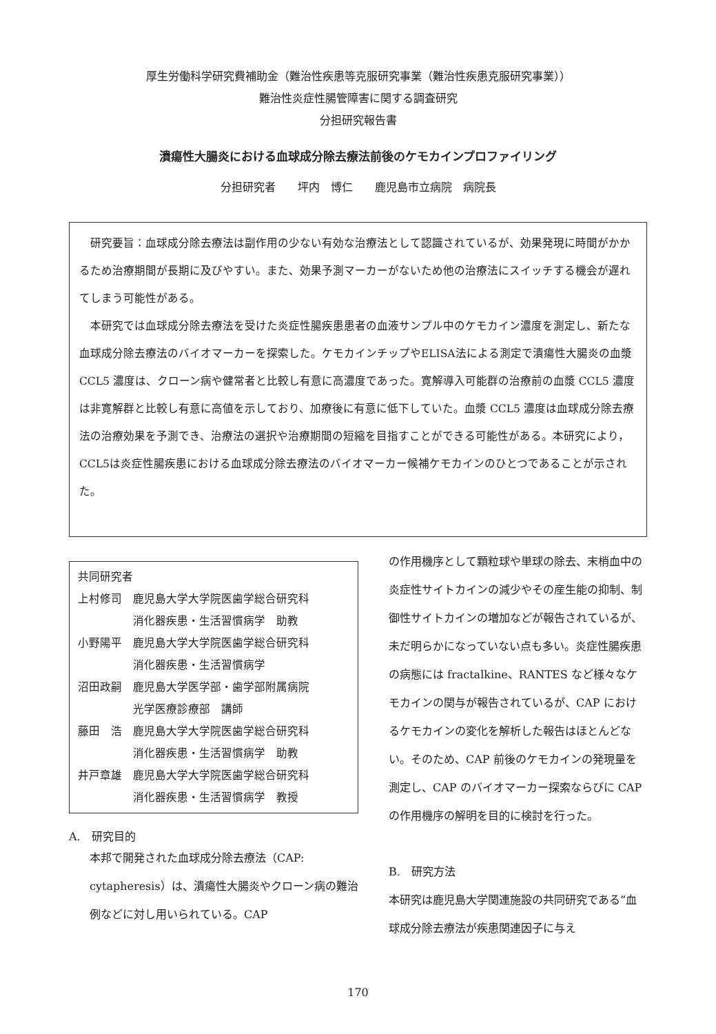厚生労働科学研究費補助金（難治性疾患等克服研究事業（難治性疾患克服研究事業））
難治性炎症性腸管障害に関する調査研究
分担研究報告書
潰瘍性大腸炎における血球成分除去療法前後のケモカインプロファイリング
分担研究者　　坪内　博仁　　鹿児島市立病院　病院長
研究要旨：血球成分除去療法は副作用の少ない有効な治療法として認識されているが、効果発現に時間がかかるため治療期間が長期に及びやすい。また、効果予測マーカーがないため他の治療法にスイッチする機会が遅れてしまう可能性がある。
本研究では血球成分除去療法を受けた炎症性腸疾患患者の血液サンプル中のケモカイン濃度を測定し、新たな血球成分除去療法のバイオマーカーを探索した。ケモカインチップやELISA法による測定で潰瘍性大腸炎の血漿 CCL5 濃度は、クローン病や健常者と比較し有意に高濃度であった。寛解導入可能群の治療前の血漿 CCL5 濃度は非寛解群と比較し有意に高値を示しており、加療後に有意に低下していた。血漿 CCL5 濃度は血球成分除去療法の治療効果を予測でき、治療法の選択や治療期間の短縮を目指すことができる可能性がある。本研究により，CCL5は炎症性腸疾患における血球成分除去療法のバイオマーカー候補ケモカインのひとつであることが示された。
共同研究者
| 上村修司 | 鹿児島大学大学院医歯学総合研究科 消化器疾患・生活習慣病学 助教 |
| 小野陽平 | 鹿児島大学大学院医歯学総合研究科 消化器疾患・生活習慣病学 |
| 沼田政嗣 | 鹿児島大学医学部・歯学部附属病院 光学医療診療部 講師 |
| 藤田 浩 | 鹿児島大学大学院医歯学総合研究科 消化器疾患・生活習慣病学 助教 |
| 井戸章雄 | 鹿児島大学大学院医歯学総合研究科 消化器疾患・生活習慣病学 教授 |
A.　研究目的
本邦で開発された血球成分除去療法（CAP: cytapheresis）は、潰瘍性大腸炎やクローン病の難治例などに対し用いられている。CAP
の作用機序として顆粒球や単球の除去、末梢血中の炎症性サイトカインの減少やその産生能の抑制、制御性サイトカインの増加などが報告されているが、未だ明らかになっていない点も多い。炎症性腸疾患の病態には fractalkine、RANTES など様々なケモカインの関与が報告されているが、CAP におけるケモカインの変化を解析した報告はほとんどない。そのため、CAP 前後のケモカインの発現量を測定し、CAP のバイオマーカー探索ならびに CAP の作用機序の解明を目的に検討を行った。
B.　研究方法
本研究は鹿児島大学関連施設の共同研究である”血球成分除去療法が疾患関連因子に与え
170